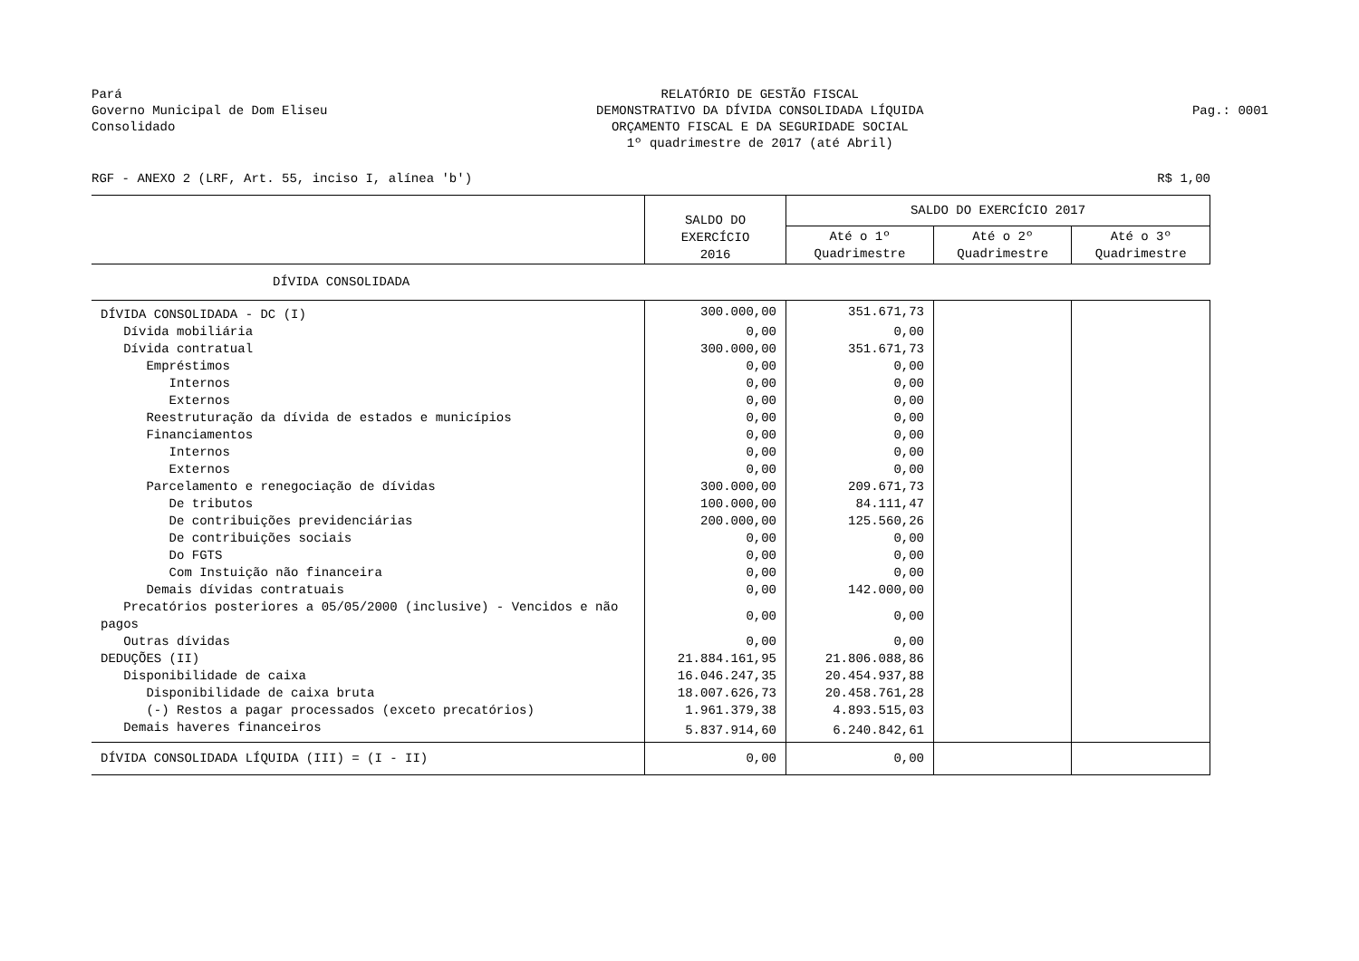Pará
Governo Municipal de Dom Eliseu
Consolidado
RELATÓRIO DE GESTÃO FISCAL
DEMONSTRATIVO DA DÍVIDA CONSOLIDADA LÍQUIDA
ORÇAMENTO FISCAL E DA SEGURIDADE SOCIAL
1º quadrimestre de 2017 (até Abril)
Pag.: 0001
RGF - ANEXO 2 (LRF, Art. 55, inciso I, alínea 'b') R$ 1,00
| | SALDO DO EXERCÍCIO 2016 | SALDO DO EXERCÍCIO 2017 | | |
| | | Até o 1º Quadrimestre | Até o 2º Quadrimestre | Até o 3º Quadrimestre |
| DÍVIDA CONSOLIDADA | | | | |
| DÍVIDA CONSOLIDADA - DC (I) | 300.000,00 | 351.671,73 | | |
| Dívida mobiliária | 0,00 | 0,00 | | |
| Dívida contratual | 300.000,00 | 351.671,73 | | |
| Empréstimos | 0,00 | 0,00 | | |
| Internos | 0,00 | 0,00 | | |
| Externos | 0,00 | 0,00 | | |
| Reestruturação da dívida de estados e municípios | 0,00 | 0,00 | | |
| Financiamentos | 0,00 | 0,00 | | |
| Internos | 0,00 | 0,00 | | |
| Externos | 0,00 | 0,00 | | |
| Parcelamento e renegociação de dívidas | 300.000,00 | 209.671,73 | | |
| De tributos | 100.000,00 | 84.111,47 | | |
| De contribuições previdenciárias | 200.000,00 | 125.560,26 | | |
| De contribuições sociais | 0,00 | 0,00 | | |
| Do FGTS | 0,00 | 0,00 | | |
| Com Instuição não financeira | 0,00 | 0,00 | | |
| Demais dívidas contratuais | 0,00 | 142.000,00 | | |
| Precatórios posteriores a 05/05/2000 (inclusive) - Vencidos e não pagos | 0,00 | 0,00 | | |
| Outras dívidas | 0,00 | 0,00 | | |
| DEDUÇÕES (II) | 21.884.161,95 | 21.806.088,86 | | |
| Disponibilidade de caixa | 16.046.247,35 | 20.454.937,88 | | |
| Disponibilidade de caixa bruta | 18.007.626,73 | 20.458.761,28 | | |
| (-) Restos a pagar processados (exceto precatórios) | 1.961.379,38 | 4.893.515,03 | | |
| Demais haveres financeiros | 5.837.914,60 | 6.240.842,61 | | |
| DÍVIDA CONSOLIDADA LÍQUIDA (III) = (I - II) | 0,00 | 0,00 | | |